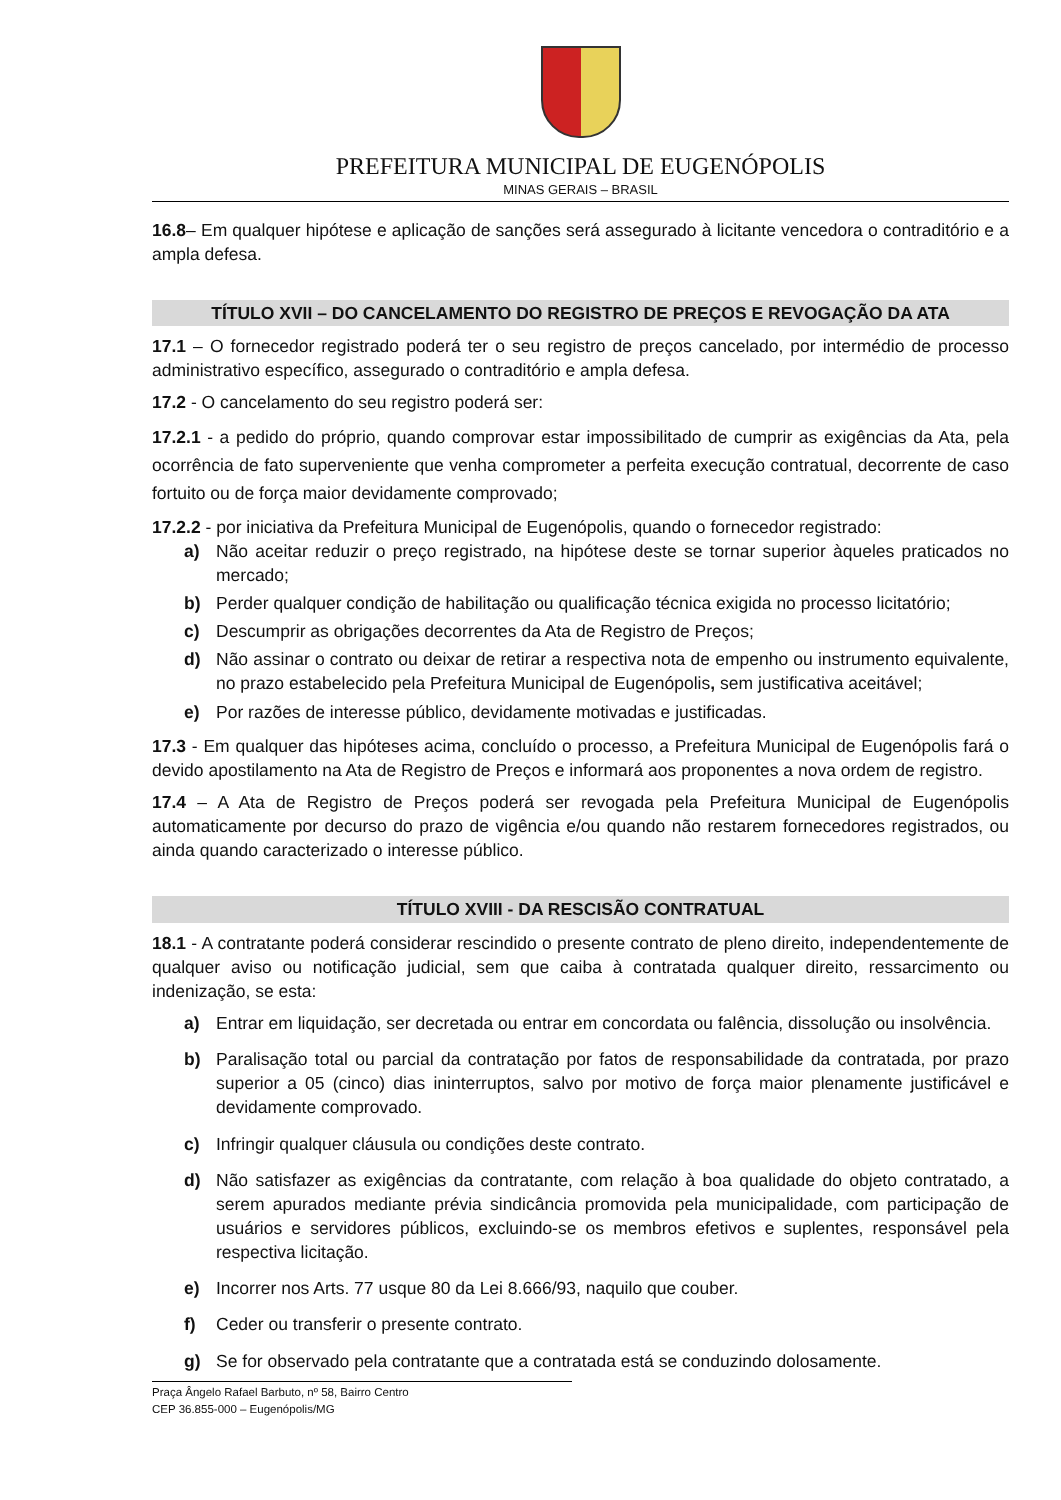PREFEITURA MUNICIPAL DE EUGENÓPOLIS
MINAS GERAIS – BRASIL
16.8– Em qualquer hipótese e aplicação de sanções será assegurado à licitante vencedora o contraditório e a ampla defesa.
TÍTULO XVII – DO CANCELAMENTO DO REGISTRO DE PREÇOS E REVOGAÇÃO DA ATA
17.1 – O fornecedor registrado poderá ter o seu registro de preços cancelado, por intermédio de processo administrativo específico, assegurado o contraditório e ampla defesa.
17.2 - O cancelamento do seu registro poderá ser:
17.2.1 - a pedido do próprio, quando comprovar estar impossibilitado de cumprir as exigências da Ata, pela ocorrência de fato superveniente que venha comprometer a perfeita execução contratual, decorrente de caso fortuito ou de força maior devidamente comprovado;
17.2.2 - por iniciativa da Prefeitura Municipal de Eugenópolis, quando o fornecedor registrado:
a) Não aceitar reduzir o preço registrado, na hipótese deste se tornar superior àqueles praticados no mercado;
b) Perder qualquer condição de habilitação ou qualificação técnica exigida no processo licitatório;
c) Descumprir as obrigações decorrentes da Ata de Registro de Preços;
d) Não assinar o contrato ou deixar de retirar a respectiva nota de empenho ou instrumento equivalente, no prazo estabelecido pela Prefeitura Municipal de Eugenópolis, sem justificativa aceitável;
e) Por razões de interesse público, devidamente motivadas e justificadas.
17.3 - Em qualquer das hipóteses acima, concluído o processo, a Prefeitura Municipal de Eugenópolis fará o devido apostilamento na Ata de Registro de Preços e informará aos proponentes a nova ordem de registro.
17.4 – A Ata de Registro de Preços poderá ser revogada pela Prefeitura Municipal de Eugenópolis automaticamente por decurso do prazo de vigência e/ou quando não restarem fornecedores registrados, ou ainda quando caracterizado o interesse público.
TÍTULO XVIII - DA RESCISÃO CONTRATUAL
18.1 - A contratante poderá considerar rescindido o presente contrato de pleno direito, independentemente de qualquer aviso ou notificação judicial, sem que caiba à contratada qualquer direito, ressarcimento ou indenização, se esta:
a) Entrar em liquidação, ser decretada ou entrar em concordata ou falência, dissolução ou insolvência.
b) Paralisação total ou parcial da contratação por fatos de responsabilidade da contratada, por prazo superior a 05 (cinco) dias ininterruptos, salvo por motivo de força maior plenamente justificável e devidamente comprovado.
c) Infringir qualquer cláusula ou condições deste contrato.
d) Não satisfazer as exigências da contratante, com relação à boa qualidade do objeto contratado, a serem apurados mediante prévia sindicância promovida pela municipalidade, com participação de usuários e servidores públicos, excluindo-se os membros efetivos e suplentes, responsável pela respectiva licitação.
e) Incorrer nos Arts. 77 usque 80 da Lei 8.666/93, naquilo que couber.
f) Ceder ou transferir o presente contrato.
g) Se for observado pela contratante que a contratada está se conduzindo dolosamente.
Praça Ângelo Rafael Barbuto, nº 58, Bairro Centro
CEP 36.855-000 – Eugenópolis/MG